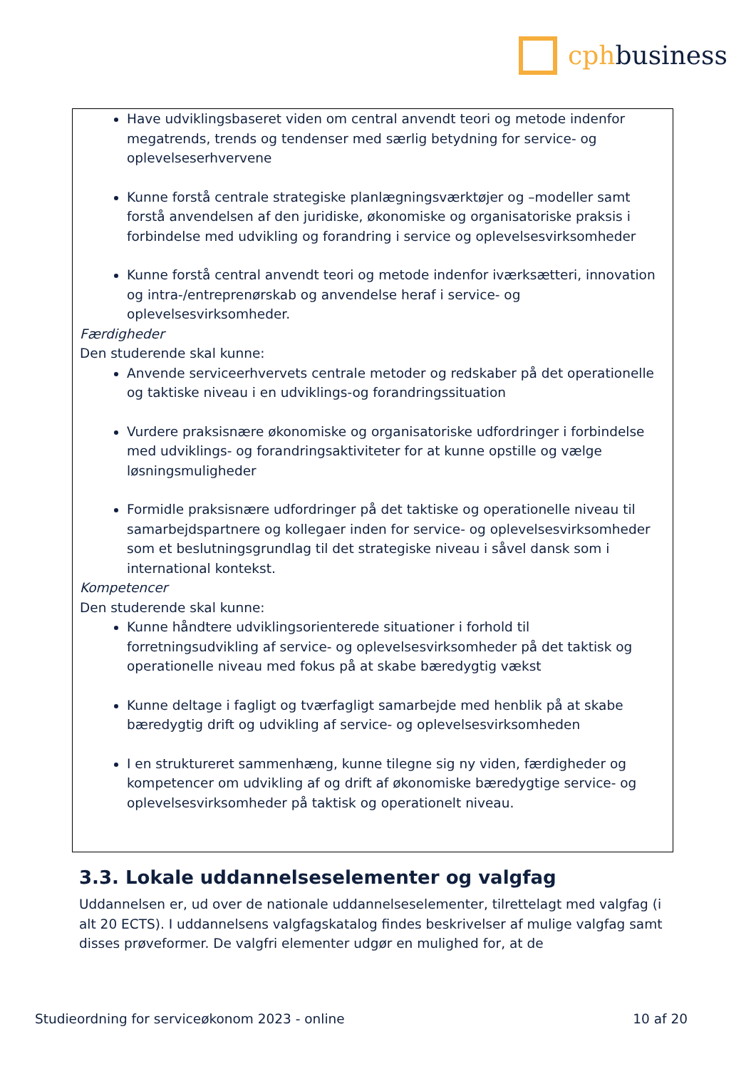cphbusiness
Have udviklingsbaseret viden om central anvendt teori og metode indenfor megatrends, trends og tendenser med særlig betydning for service- og oplevelseserhvervene
Kunne forstå centrale strategiske planlægningsværktøjer og –modeller samt forstå anvendelsen af den juridiske, økonomiske og organisatoriske praksis i forbindelse med udvikling og forandring i service og oplevelsesvirksomheder
Kunne forstå central anvendt teori og metode indenfor iværksætteri, innovation og intra-/entreprenørskab og anvendelse heraf i service- og oplevelsesvirksomheder.
Færdigheder
Den studerende skal kunne:
Anvende serviceerhvervets centrale metoder og redskaber på det operationelle og taktiske niveau i en udviklings-og forandringssituation
Vurdere praksisnære økonomiske og organisatoriske udfordringer i forbindelse med udviklings- og forandringsaktiviteter for at kunne opstille og vælge løsningsmuligheder
Formidle praksisnære udfordringer på det taktiske og operationelle niveau til samarbejdspartnere og kollegaer inden for service- og oplevelsesvirksomheder som et beslutningsgrundlag til det strategiske niveau i såvel dansk som i international kontekst.
Kompetencer
Den studerende skal kunne:
Kunne håndtere udviklingsorienterede situationer i forhold til forretningsudvikling af service- og oplevelsesvirksomheder på det taktisk og operationelle niveau med fokus på at skabe bæredygtig vækst
Kunne deltage i fagligt og tværfagligt samarbejde med henblik på at skabe bæredygtig drift og udvikling af service- og oplevelsesvirksomheden
I en struktureret sammenhæng, kunne tilegne sig ny viden, færdigheder og kompetencer om udvikling af og drift af økonomiske bæredygtige service- og oplevelsesvirksomheder på taktisk og operationelt niveau.
3.3. Lokale uddannelseselementer og valgfag
Uddannelsen er, ud over de nationale uddannelseselementer, tilrettelagt med valgfag (i alt 20 ECTS). I uddannelsens valgfagskatalog findes beskrivelser af mulige valgfag samt disses prøveformer. De valgfri elementer udgør en mulighed for, at de
Studieordning for serviceøkonom 2023 - online 10 af 20